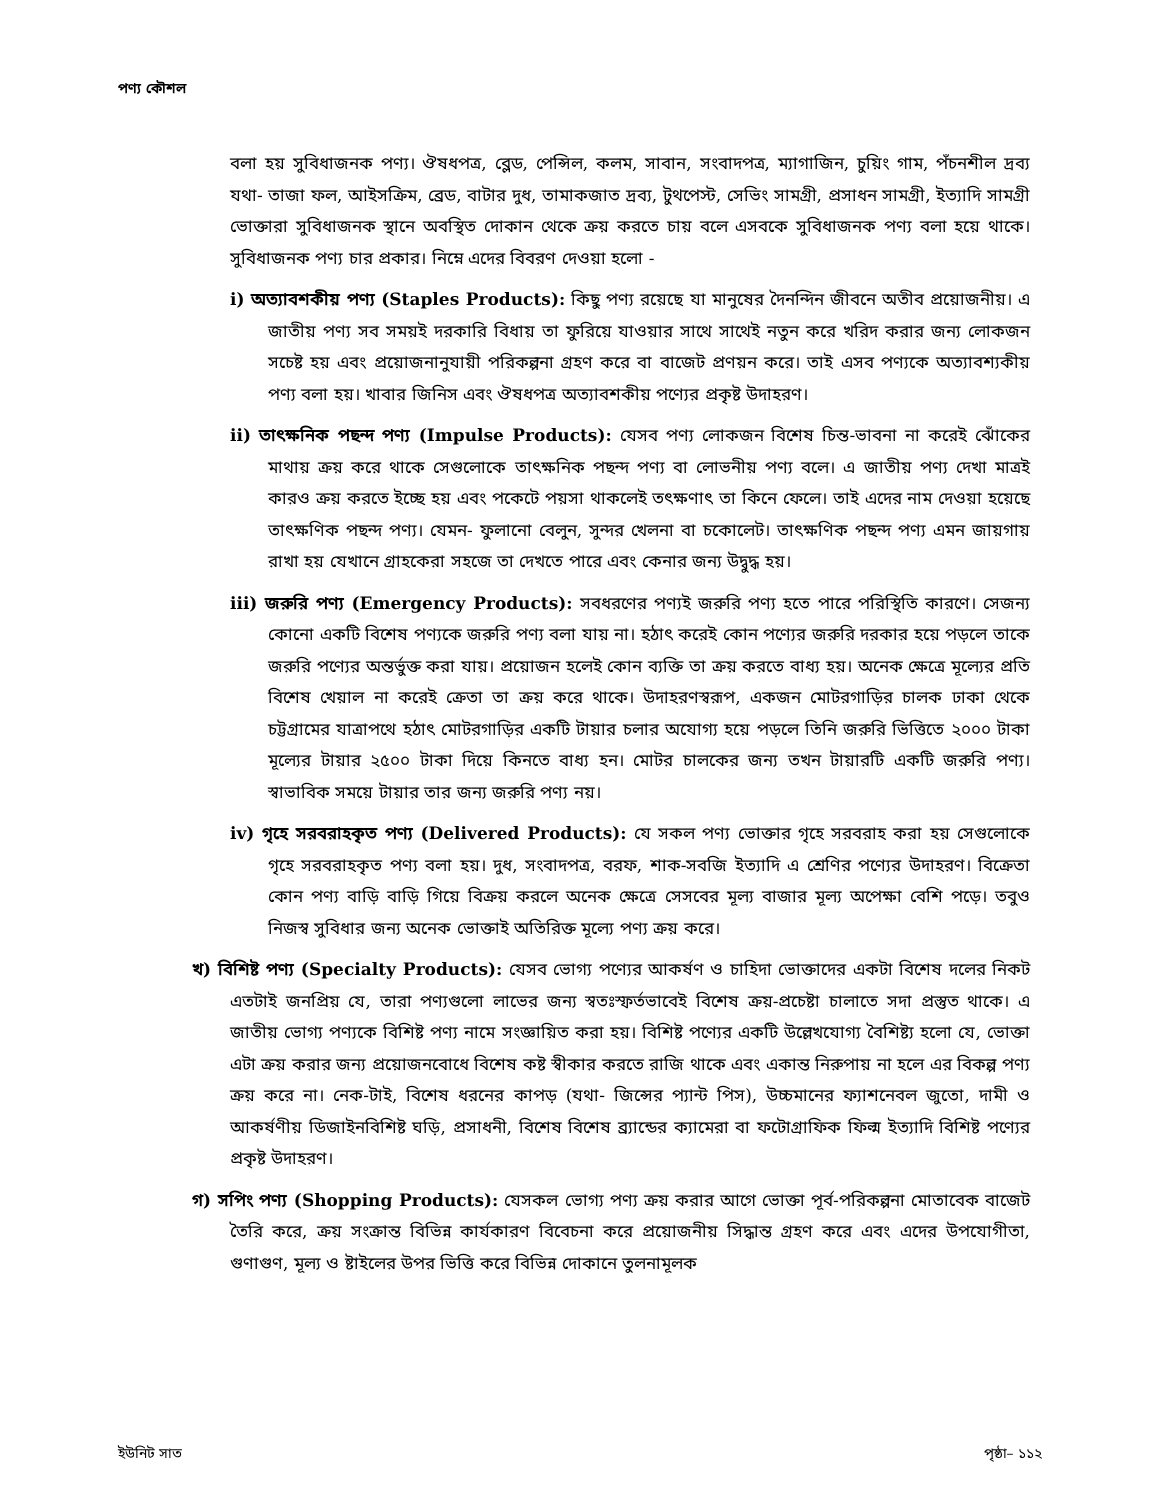পণ্য কৌশল
বলা হয় সুবিধাজনক পণ্য। ঔষধপত্র, ব্লেড, পেন্সিল, কলম, সাবান, সংবাদপত্র, ম্যাগাজিন, চুয়িং গাম, পঁচনশীল দ্রব্য যথা- তাজা ফল, আইসক্রিম, ব্রেড, বাটার দুধ, তামাকজাত দ্রব্য, টুথপেস্ট, সেভিং সামগ্রী, প্রসাধন সামগ্রী, ইত্যাদি সামগ্রী ভোক্তারা সুবিধাজনক স্থানে অবস্থিত দোকান থেকে ক্রয় করতে চায় বলে এসবকে সুবিধাজনক পণ্য বলা হয়ে থাকে। সুবিধাজনক পণ্য চার প্রকার। নিম্নে এদের বিবরণ দেওয়া হলো -
i) অত্যাবশকীয় পণ্য (Staples Products): কিছু পণ্য রয়েছে যা মানুষের দৈনন্দিন জীবনে অতীব প্রয়োজনীয়। এ জাতীয় পণ্য সব সময়ই দরকারি বিধায় তা ফুরিয়ে যাওয়ার সাথে সাথেই নতুন করে খরিদ করার জন্য লোকজন সচেষ্ট হয় এবং প্রয়োজনানুযায়ী পরিকল্পনা গ্রহণ করে বা বাজেট প্রণয়ন করে। তাই এসব পণ্যকে অত্যাবশ্যকীয় পণ্য বলা হয়। খাবার জিনিস এবং ঔষধপত্র অত্যাবশকীয় পণ্যের প্রকৃষ্ট উদাহরণ।
ii) তাৎক্ষনিক পছন্দ পণ্য (Impulse Products): যেসব পণ্য লোকজন বিশেষ চিন্ত-ভাবনা না করেই ঝোঁকের মাথায় ক্রয় করে থাকে সেগুলোকে তাৎক্ষনিক পছন্দ পণ্য বা লোভনীয় পণ্য বলে। এ জাতীয় পণ্য দেখা মাত্রই কারও ক্রয় করতে ইচ্ছে হয় এবং পকেটে পয়সা থাকলেই তৎক্ষণাৎ তা কিনে ফেলে। তাই এদের নাম দেওয়া হয়েছে তাৎক্ষণিক পছন্দ পণ্য। যেমন- ফুলানো বেলুন, সুন্দর খেলনা বা চকোলেট। তাৎক্ষণিক পছন্দ পণ্য এমন জায়গায় রাখা হয় যেখানে গ্রাহকেরা সহজে তা দেখতে পারে এবং কেনার জন্য উদ্বুদ্ধ হয়।
iii) জরুরি পণ্য (Emergency Products): সবধরণের পণ্যই জরুরি পণ্য হতে পারে পরিস্থিতি কারণে। সেজন্য কোনো একটি বিশেষ পণ্যকে জরুরি পণ্য বলা যায় না। হঠাৎ করেই কোন পণ্যের জরুরি দরকার হয়ে পড়লে তাকে জরুরি পণ্যের অন্তর্ভুক্ত করা যায়। প্রয়োজন হলেই কোন ব্যক্তি তা ক্রয় করতে বাধ্য হয়। অনেক ক্ষেত্রে মূল্যের প্রতি বিশেষ খেয়াল না করেই ক্রেতা তা ক্রয় করে থাকে। উদাহরণস্বরূপ, একজন মোটরগাড়ির চালক ঢাকা থেকে চট্টগ্রামের যাত্রাপথে হঠাৎ মোটরগাড়ির একটি টায়ার চলার অযোগ্য হয়ে পড়লে তিনি জরুরি ভিত্তিতে ২০০০ টাকা মূল্যের টায়ার ২৫০০ টাকা দিয়ে কিনতে বাধ্য হন। মোটর চালকের জন্য তখন টায়ারটি একটি জরুরি পণ্য। স্বাভাবিক সময়ে টায়ার তার জন্য জরুরি পণ্য নয়।
iv) গৃহে সরবরাহকৃত পণ্য (Delivered Products): যে সকল পণ্য ভোক্তার গৃহে সরবরাহ করা হয় সেগুলোকে গৃহে সরবরাহকৃত পণ্য বলা হয়। দুধ, সংবাদপত্র, বরফ, শাক-সবজি ইত্যাদি এ শ্রেণির পণ্যের উদাহরণ। বিক্রেতা কোন পণ্য বাড়ি বাড়ি গিয়ে বিক্রয় করলে অনেক ক্ষেত্রে সেসবের মূল্য বাজার মূল্য অপেক্ষা বেশি পড়ে। তবুও নিজস্ব সুবিধার জন্য অনেক ভোক্তাই অতিরিক্ত মূল্যে পণ্য ক্রয় করে।
খ) বিশিষ্ট পণ্য (Specialty Products): যেসব ভোগ্য পণ্যের আকর্ষণ ও চাহিদা ভোক্তাদের একটা বিশেষ দলের নিকট এতটাই জনপ্রিয় যে, তারা পণ্যগুলো লাভের জন্য স্বতঃস্ফর্তভাবেই বিশেষ ক্রয়-প্রচেষ্টা চালাতে সদা প্রস্তুত থাকে। এ জাতীয় ভোগ্য পণ্যকে বিশিষ্ট পণ্য নামে সংজ্ঞায়িত করা হয়। বিশিষ্ট পণ্যের একটি উল্লেখযোগ্য বৈশিষ্ট্য হলো যে, ভোক্তা এটা ক্রয় করার জন্য প্রয়োজনবোধে বিশেষ কষ্ট স্বীকার করতে রাজি থাকে এবং একান্ত নিরুপায় না হলে এর বিকল্প পণ্য ক্রয় করে না। নেক-টাই, বিশেষ ধরনের কাপড় (যথা- জিন্সের প্যান্ট পিস), উচ্চমানের ফ্যাশনেবল জুতো, দামী ও আকর্ষণীয় ডিজাইনবিশিষ্ট ঘড়ি, প্রসাধনী, বিশেষ বিশেষ ব্র্যান্ডের ক্যামেরা বা ফটোগ্রাফিক ফিল্ম ইত্যাদি বিশিষ্ট পণ্যের প্রকৃষ্ট উদাহরণ।
গ) সপিং পণ্য (Shopping Products): যেসকল ভোগ্য পণ্য ক্রয় করার আগে ভোক্তা পূর্ব-পরিকল্পনা মোতাবেক বাজেট তৈরি করে, ক্রয় সংক্রান্ত বিভিন্ন কার্যকারণ বিবেচনা করে প্রয়োজনীয় সিদ্ধান্ত গ্রহণ করে এবং এদের উপযোগীতা, গুণাগুণ, মূল্য ও ষ্টাইলের উপর ভিত্তি করে বিভিন্ন দোকানে তুলনামূলক
ইউনিট সাত পৃষ্ঠা– ১১২